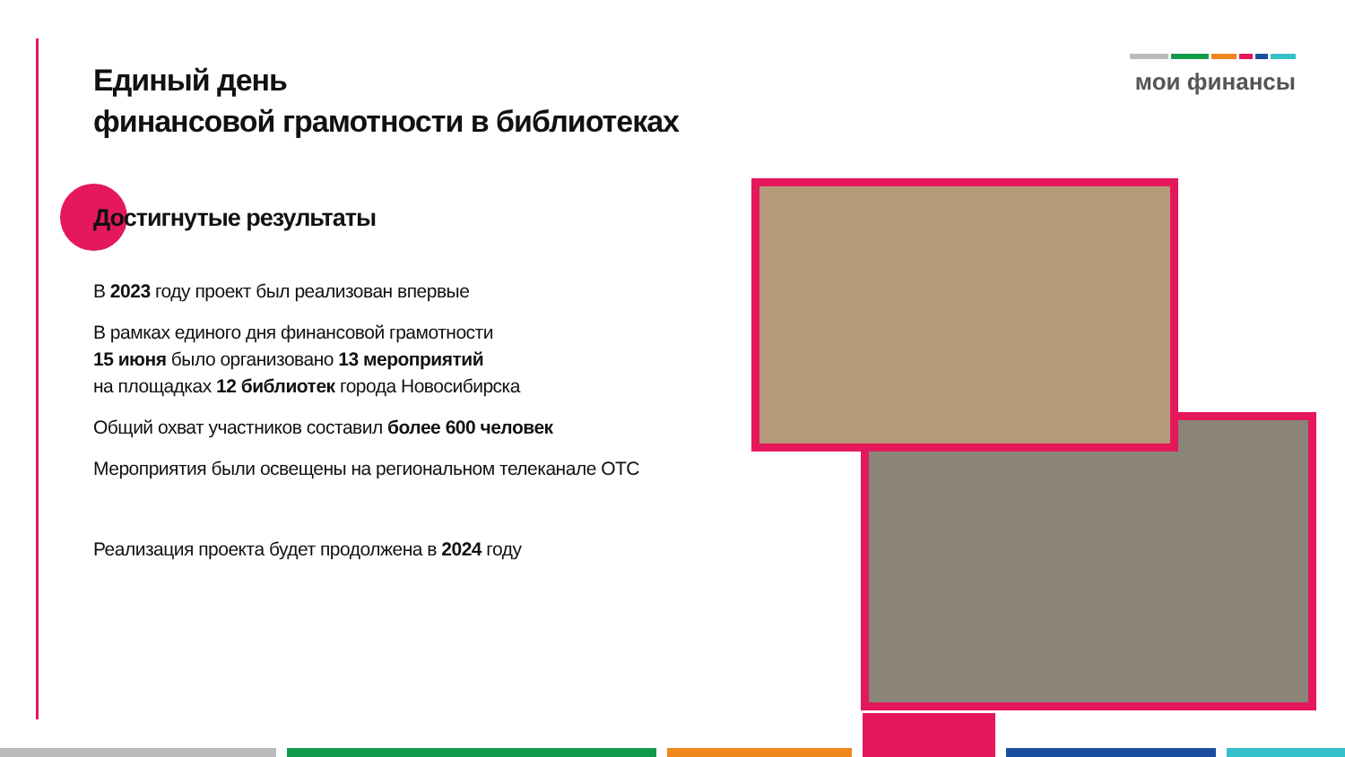мои финансы
Единый день
финансовой грамотности в библиотеках
Достигнутые результаты
В 2023 году проект был реализован впервые
В рамках единого дня финансовой грамотности
15 июня было организовано 13 мероприятий
на площадках 12 библиотек города Новосибирска
Общий охват участников составил более 600 человек
Мероприятия были освещены на региональном телеканале ОТС
Реализация проекта будет продолжена в 2024 году